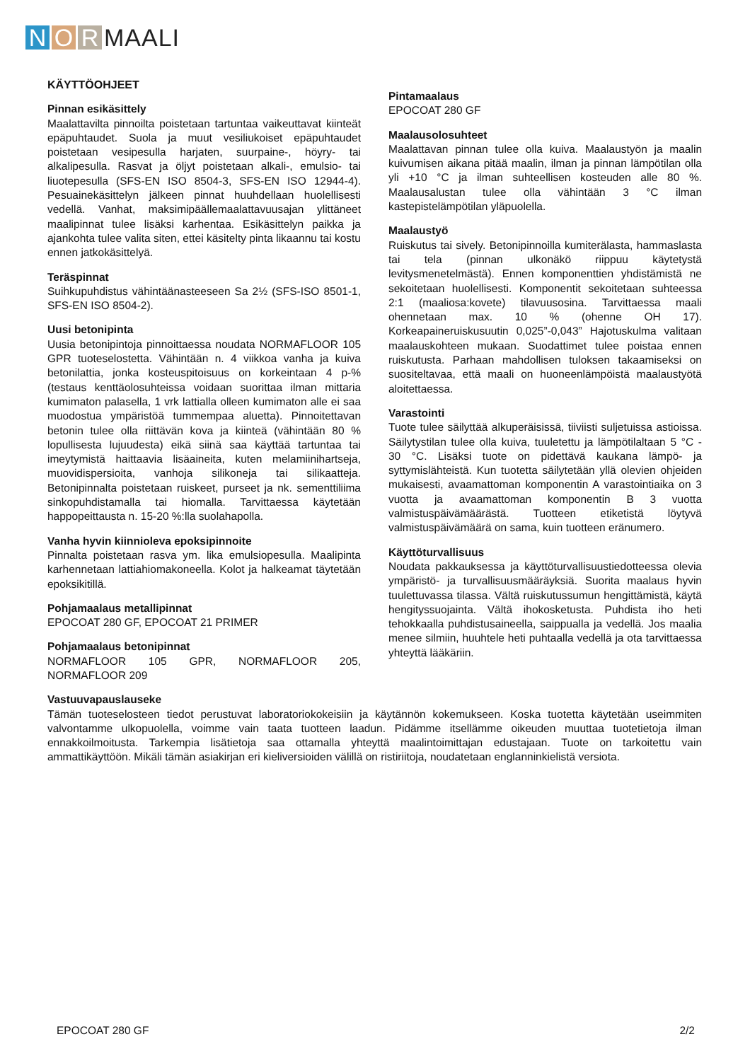N O R MAALI
KÄYTTÖOHJEET
Pinnan esikäsittely
Maalattavilta pinnoilta poistetaan tartuntaa vaikeuttavat kiinteät epäpuhtaudet. Suola ja muut vesiliukoiset epäpuhtaudet poistetaan vesipesulla harjaten, suurpaine-, höyry- tai alkalipesulla. Rasvat ja öljyt poistetaan alkali-, emulsio- tai liuotepesulla (SFS-EN ISO 8504-3, SFS-EN ISO 12944-4). Pesuainekäsittelyn jälkeen pinnat huuhdellaan huolellisesti vedellä. Vanhat, maksimipäällemaalattavuusajan ylittäneet maalipinnat tulee lisäksi karhentaa. Esikäsittelyn paikka ja ajankohta tulee valita siten, ettei käsitelty pinta likaannu tai kostu ennen jatkokäsittelyä.
Teräspinnat
Suihkupuhdistus vähintäänasteeseen Sa 2½ (SFS-ISO 8501-1, SFS-EN ISO 8504-2).
Uusi betonipinta
Uusia betonipintoja pinnoittaessa noudata NORMAFLOOR 105 GPR tuoteselostetta. Vähintään n. 4 viikkoa vanha ja kuiva betonilattia, jonka kosteuspitoisuus on korkeintaan 4 p-% (testaus kenttäolosuhteissa voidaan suorittaa ilman mittaria kumimaton palasella, 1 vrk lattialla olleen kumimaton alle ei saa muodostua ympäristöä tummempaa aluetta). Pinnoitettavan betonin tulee olla riittävän kova ja kiinteä (vähintään 80 % lopullisesta lujuudesta) eikä siinä saa käyttää tartuntaa tai imeytymistä haittaavia lisäaineita, kuten melamiinihartseja, muovidispersioita, vanhoja silikoneja tai silikaatteja. Betonipinnalta poistetaan ruiskeet, purseet ja nk. sementtiliima sinkopuhdistamalla tai hiomalla. Tarvittaessa käytetään happopeittausta n. 15-20 %:lla suolahapolla.
Vanha hyvin kiinnioleva epoksipinnoite
Pinnalta poistetaan rasva ym. lika emulsiopesulla. Maalipinta karhennetaan lattiahiomakoneella. Kolot ja halkeamat täytetään epoksikitillä.
Pohjamaalaus metallipinnat
EPOCOAT 280 GF, EPOCOAT 21 PRIMER
Pohjamaalaus betonipinnat
NORMAFLOOR 105 GPR, NORMAFLOOR 205, NORMAFLOOR 209
Pintamaalaus
EPOCOAT 280 GF
Maalausolosuhteet
Maalattavan pinnan tulee olla kuiva. Maalaustyön ja maalin kuivumisen aikana pitää maalin, ilman ja pinnan lämpötilan olla yli +10 °C ja ilman suhteellisen kosteuden alle 80 %. Maalausalustan tulee olla vähintään 3 °C ilman kastepistelämpötilan yläpuolella.
Maalaustyö
Ruiskutus tai sively. Betonipinnoilla kumiterälasta, hammaslasta tai tela (pinnan ulkonäkö riippuu käytetystä levitysmenetelmästä). Ennen komponenttien yhdistämistä ne sekoitetaan huolellisesti. Komponentit sekoitetaan suhteessa 2:1 (maaliosa:kovete) tilavuusosina. Tarvittaessa maali ohennetaan max. 10 % (ohenne OH 17). Korkeapaineruiskusuutin 0,025”-0,043” Hajotuskulma valitaan maalauskohteen mukaan. Suodattimet tulee poistaa ennen ruiskutusta. Parhaan mahdollisen tuloksen takaamiseksi on suositeltavaa, että maali on huoneenlämpöistä maalaustyötä aloitettaessa.
Varastointi
Tuote tulee säilyttää alkuperäisissä, tiiviisti suljetuissa astioissa. Säilytystilan tulee olla kuiva, tuuletettu ja lämpötilaltaan 5 °C - 30 °C. Lisäksi tuote on pidettävä kaukana lämpö- ja syttymislähteistä. Kun tuotetta säilytetään yllä olevien ohjeiden mukaisesti, avaamattoman komponentin A varastointiaika on 3 vuotta ja avaamattoman komponentin B 3 vuotta valmistuspäivämäärästä. Tuotteen etiketistä löytyvä valmistuspäivämäärä on sama, kuin tuotteen eränumero.
Käyttöturvallisuus
Noudata pakkauksessa ja käyttöturvallisuustiedotteessa olevia ympäristö- ja turvallisuusmääräyksiä. Suorita maalaus hyvin tuulettuvassa tilassa. Vältä ruiskutussumun hengittämistä, käytä hengityssuojainta. Vältä ihokosketusta. Puhdista iho heti tehokkaalla puhdistusaineella, saippualla ja vedellä. Jos maalia menee silmiin, huuhtele heti puhtaalla vedellä ja ota tarvittaessa yhteyttä lääkäriin.
Vastuuvapauslauseke
Tämän tuoteselosteen tiedot perustuvat laboratoriokokeisiin ja käytännön kokemukseen. Koska tuotetta käytetään useimmiten valvontamme ulkopuolella, voimme vain taata tuotteen laadun. Pidämme itsellämme oikeuden muuttaa tuotetietoja ilman ennakkoilmoitusta. Tarkempia lisätietoja saa ottamalla yhteyttä maalintoimittajan edustajaan. Tuote on tarkoitettu vain ammattikäyttöön. Mikäli tämän asiakirjan eri kieliversioiden välillä on ristiriitoja, noudatetaan englanninkielistä versiota.
EPOCOAT 280 GF 2/2